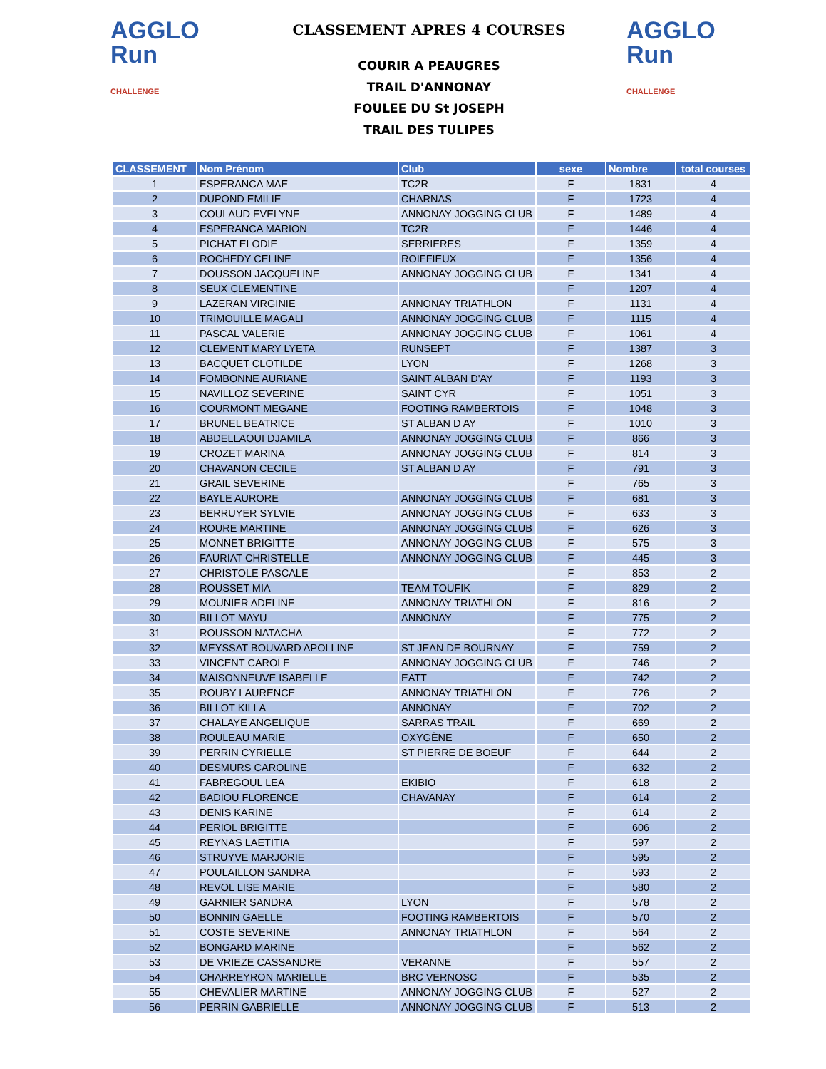AGGLO
Run
CHALLENGE
CLASSEMENT APRES 4 COURSES
COURIR A PEAUGRES
TRAIL D'ANNONAY
FOULEE DU St JOSEPH
TRAIL DES TULIPES
AGGLO
Run
CHALLENGE
| CLASSEMENT | Nom Prénom | Club | sexe | Nombre | total courses |
| --- | --- | --- | --- | --- | --- |
| 1 | ESPERANCA MAE | TC2R | F | 1831 | 4 |
| 2 | DUPOND EMILIE | CHARNAS | F | 1723 | 4 |
| 3 | COULAUD EVELYNE | ANNONAY JOGGING CLUB | F | 1489 | 4 |
| 4 | ESPERANCA MARION | TC2R | F | 1446 | 4 |
| 5 | PICHAT ELODIE | SERRIERES | F | 1359 | 4 |
| 6 | ROCHEDY CELINE | ROIFFIEUX | F | 1356 | 4 |
| 7 | DOUSSON JACQUELINE | ANNONAY JOGGING CLUB | F | 1341 | 4 |
| 8 | SEUX CLEMENTINE | | F | 1207 | 4 |
| 9 | LAZERAN VIRGINIE | ANNONAY TRIATHLON | F | 1131 | 4 |
| 10 | TRIMOUILLE MAGALI | ANNONAY JOGGING CLUB | F | 1115 | 4 |
| 11 | PASCAL VALERIE | ANNONAY JOGGING CLUB | F | 1061 | 4 |
| 12 | CLEMENT MARY LYETA | RUNSEPT | F | 1387 | 3 |
| 13 | BACQUET CLOTILDE | LYON | F | 1268 | 3 |
| 14 | FOMBONNE AURIANE | SAINT ALBAN D'AY | F | 1193 | 3 |
| 15 | NAVILLOZ SEVERINE | SAINT CYR | F | 1051 | 3 |
| 16 | COURMONT MEGANE | FOOTING RAMBERTOIS | F | 1048 | 3 |
| 17 | BRUNEL BEATRICE | ST ALBAN D AY | F | 1010 | 3 |
| 18 | ABDELLAOUI DJAMILA | ANNONAY JOGGING CLUB | F | 866 | 3 |
| 19 | CROZET MARINA | ANNONAY JOGGING CLUB | F | 814 | 3 |
| 20 | CHAVANON CECILE | ST ALBAN D AY | F | 791 | 3 |
| 21 | GRAIL SEVERINE | | F | 765 | 3 |
| 22 | BAYLE AURORE | ANNONAY JOGGING CLUB | F | 681 | 3 |
| 23 | BERRUYER SYLVIE | ANNONAY JOGGING CLUB | F | 633 | 3 |
| 24 | ROURE MARTINE | ANNONAY JOGGING CLUB | F | 626 | 3 |
| 25 | MONNET BRIGITTE | ANNONAY JOGGING CLUB | F | 575 | 3 |
| 26 | FAURIAT CHRISTELLE | ANNONAY JOGGING CLUB | F | 445 | 3 |
| 27 | CHRISTOLE PASCALE | | F | 853 | 2 |
| 28 | ROUSSET MIA | TEAM TOUFIK | F | 829 | 2 |
| 29 | MOUNIER ADELINE | ANNONAY TRIATHLON | F | 816 | 2 |
| 30 | BILLOT MAYU | ANNONAY | F | 775 | 2 |
| 31 | ROUSSON NATACHA | | F | 772 | 2 |
| 32 | MEYSSAT BOUVARD APOLLINE | ST JEAN DE BOURNAY | F | 759 | 2 |
| 33 | VINCENT CAROLE | ANNONAY JOGGING CLUB | F | 746 | 2 |
| 34 | MAISONNEUVE ISABELLE | EATT | F | 742 | 2 |
| 35 | ROUBY LAURENCE | ANNONAY TRIATHLON | F | 726 | 2 |
| 36 | BILLOT KILLA | ANNONAY | F | 702 | 2 |
| 37 | CHALAYE ANGELIQUE | SARRAS TRAIL | F | 669 | 2 |
| 38 | ROULEAU MARIE | OXYGÈNE | F | 650 | 2 |
| 39 | PERRIN CYRIELLE | ST PIERRE DE BOEUF | F | 644 | 2 |
| 40 | DESMURS CAROLINE | | F | 632 | 2 |
| 41 | FABREGOUL LEA | EKIBIO | F | 618 | 2 |
| 42 | BADIOU FLORENCE | CHAVANAY | F | 614 | 2 |
| 43 | DENIS KARINE | | F | 614 | 2 |
| 44 | PERIOL BRIGITTE | | F | 606 | 2 |
| 45 | REYNAS LAETITIA | | F | 597 | 2 |
| 46 | STRUYVE MARJORIE | | F | 595 | 2 |
| 47 | POULAILLON SANDRA | | F | 593 | 2 |
| 48 | REVOL LISE MARIE | | F | 580 | 2 |
| 49 | GARNIER SANDRA | LYON | F | 578 | 2 |
| 50 | BONNIN GAELLE | FOOTING RAMBERTOIS | F | 570 | 2 |
| 51 | COSTE SEVERINE | ANNONAY TRIATHLON | F | 564 | 2 |
| 52 | BONGARD MARINE | | F | 562 | 2 |
| 53 | DE VRIEZE CASSANDRE | VERANNE | F | 557 | 2 |
| 54 | CHARREYRON MARIELLE | BRC VERNOSC | F | 535 | 2 |
| 55 | CHEVALIER MARTINE | ANNONAY JOGGING CLUB | F | 527 | 2 |
| 56 | PERRIN GABRIELLE | ANNONAY JOGGING CLUB | F | 513 | 2 |